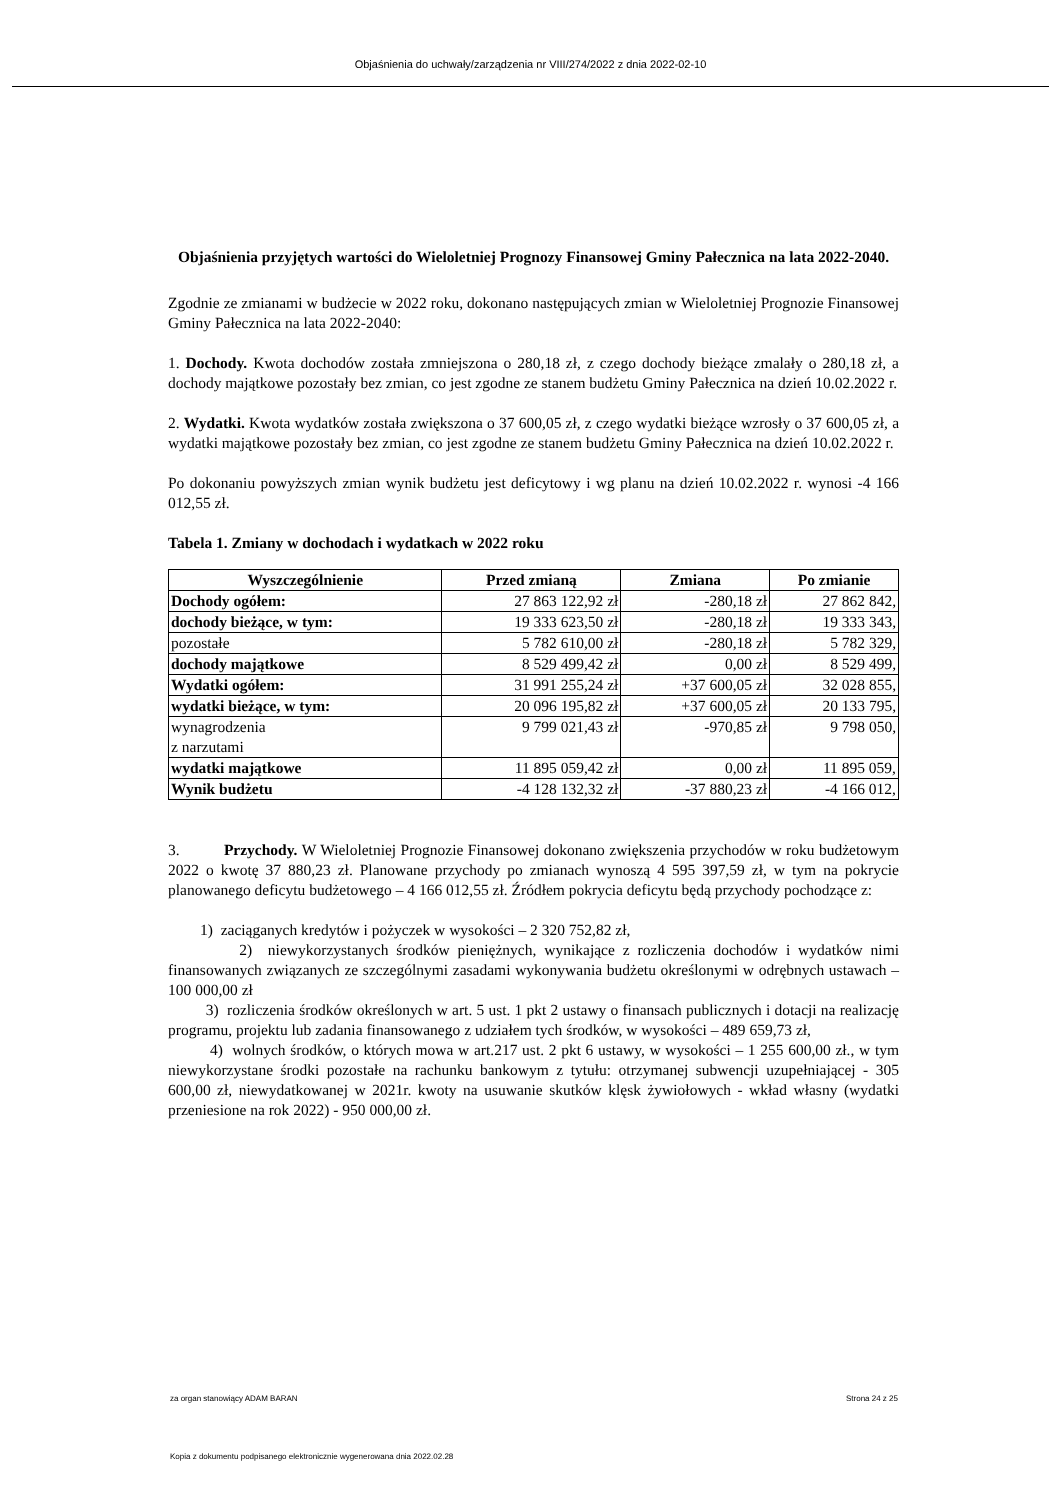Objaśnienia do uchwały/zarządzenia nr VIII/274/2022 z dnia 2022-02-10
Objaśnienia przyjętych wartości do Wieloletniej Prognozy Finansowej Gminy Pałecznica na lata 2022-2040.
Zgodnie ze zmianami w budżecie w 2022 roku, dokonano następujących zmian w Wieloletniej Prognozie Finansowej Gminy Pałecznica na lata 2022-2040:
1. Dochody. Kwota dochodów została zmniejszona o 280,18 zł, z czego dochody bieżące zmalały o 280,18 zł, a dochody majątkowe pozostały bez zmian, co jest zgodne ze stanem budżetu Gminy Pałecznica na dzień 10.02.2022 r.
2. Wydatki. Kwota wydatków została zwiększona o 37 600,05 zł, z czego wydatki bieżące wzrosły o 37 600,05 zł, a wydatki majątkowe pozostały bez zmian, co jest zgodne ze stanem budżetu Gminy Pałecznica na dzień 10.02.2022 r.
Po dokonaniu powyższych zmian wynik budżetu jest deficytowy i wg planu na dzień 10.02.2022 r. wynosi -4 166 012,55 zł.
Tabela 1. Zmiany w dochodach i wydatkach w 2022 roku
| Wyszczególnienie | Przed zmianą | Zmiana | Po zmianie |
| --- | --- | --- | --- |
| Dochody ogółem: | 27 863 122,92 zł | -280,18 zł | 27 862 842, |
| dochody bieżące, w tym: | 19 333 623,50 zł | -280,18 zł | 19 333 343, |
| pozostałe | 5 782 610,00 zł | -280,18 zł | 5 782 329, |
| dochody majątkowe | 8 529 499,42 zł | 0,00 zł | 8 529 499, |
| Wydatki ogółem: | 31 991 255,24 zł | +37 600,05 zł | 32 028 855, |
| wydatki bieżące, w tym: | 20 096 195,82 zł | +37 600,05 zł | 20 133 795, |
| wynagrodzenia z narzutami | 9 799 021,43 zł | -970,85 zł | 9 798 050, |
| wydatki majątkowe | 11 895 059,42 zł | 0,00 zł | 11 895 059, |
| Wynik budżetu | -4 128 132,32 zł | -37 880,23 zł | -4 166 012, |
3. Przychody. W Wieloletniej Prognozie Finansowej dokonano zwiększenia przychodów w roku budżetowym 2022 o kwotę 37 880,23 zł. Planowane przychody po zmianach wynoszą 4 595 397,59 zł, w tym na pokrycie planowanego deficytu budżetowego – 4 166 012,55 zł. Źródłem pokrycia deficytu będą przychody pochodzące z:
1) zaciąganych kredytów i pożyczek w wysokości – 2 320 752,82 zł,
2) niewykorzystanych środków pieniężnych, wynikające z rozliczenia dochodów i wydatków nimi finansowanych związanych ze szczególnymi zasadami wykonywania budżetu określonymi w odrębnych ustawach – 100 000,00 zł
3) rozliczenia środków określonych w art. 5 ust. 1 pkt 2 ustawy o finansach publicznych i dotacji na realizację programu, projektu lub zadania finansowanego z udziałem tych środków, w wysokości – 489 659,73 zł,
4) wolnych środków, o których mowa w art.217 ust. 2 pkt 6 ustawy, w wysokości – 1 255 600,00 zł., w tym niewykorzystane środki pozostałe na rachunku bankowym z tytułu: otrzymanej subwencji uzupełniającej - 305 600,00 zł, niewydatkowanej w 2021r. kwoty na usuwanie skutków klęsk żywiołowych - wkład własny (wydatki przeniesione na rok 2022) - 950 000,00 zł.
za organ stanowiący ADAM BARAN Strona 24 z 25
Kopia z dokumentu podpisanego elektronicznie wygenerowana dnia 2022.02.28